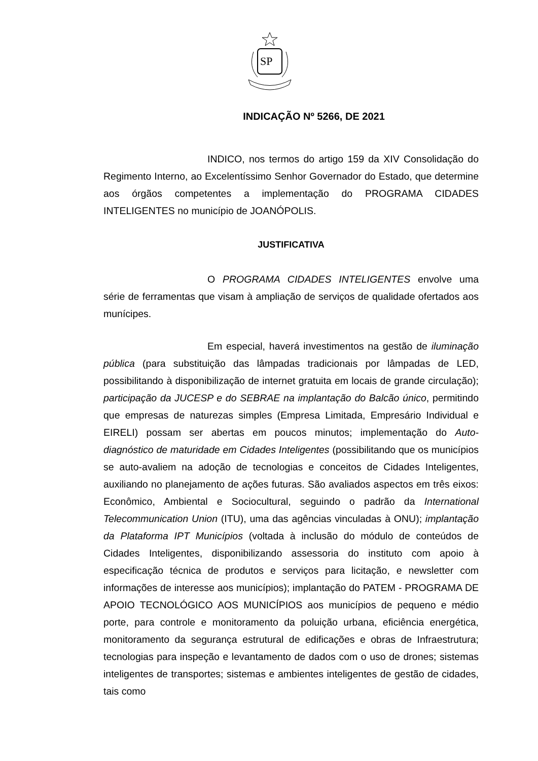SP
INDICAÇÃO Nº 5266, DE 2021
INDICO, nos termos do artigo 159 da XIV Consolidação do Regimento Interno, ao Excelentíssimo Senhor Governador do Estado, que determine aos órgãos competentes a implementação do PROGRAMA CIDADES INTELIGENTES no município de JOANÓPOLIS.
JUSTIFICATIVA
O PROGRAMA CIDADES INTELIGENTES envolve uma série de ferramentas que visam à ampliação de serviços de qualidade ofertados aos munícipes.
Em especial, haverá investimentos na gestão de iluminação pública (para substituição das lâmpadas tradicionais por lâmpadas de LED, possibilitando à disponibilização de internet gratuita em locais de grande circulação); participação da JUCESP e do SEBRAE na implantação do Balcão único, permitindo que empresas de naturezas simples (Empresa Limitada, Empresário Individual e EIRELI) possam ser abertas em poucos minutos; implementação do Auto-diagnóstico de maturidade em Cidades Inteligentes (possibilitando que os municípios se auto-avaliem na adoção de tecnologias e conceitos de Cidades Inteligentes, auxiliando no planejamento de ações futuras. São avaliados aspectos em três eixos: Econômico, Ambiental e Sociocultural, seguindo o padrão da International Telecommunication Union (ITU), uma das agências vinculadas à ONU); implantação da Plataforma IPT Municípios (voltada à inclusão do módulo de conteúdos de Cidades Inteligentes, disponibilizando assessoria do instituto com apoio à especificação técnica de produtos e serviços para licitação, e newsletter com informações de interesse aos municípios); implantação do PATEM - PROGRAMA DE APOIO TECNOLÓGICO AOS MUNICÍPIOS aos municípios de pequeno e médio porte, para controle e monitoramento da poluição urbana, eficiência energética, monitoramento da segurança estrutural de edificações e obras de Infraestrutura; tecnologias para inspeção e levantamento de dados com o uso de drones; sistemas inteligentes de transportes; sistemas e ambientes inteligentes de gestão de cidades, tais como